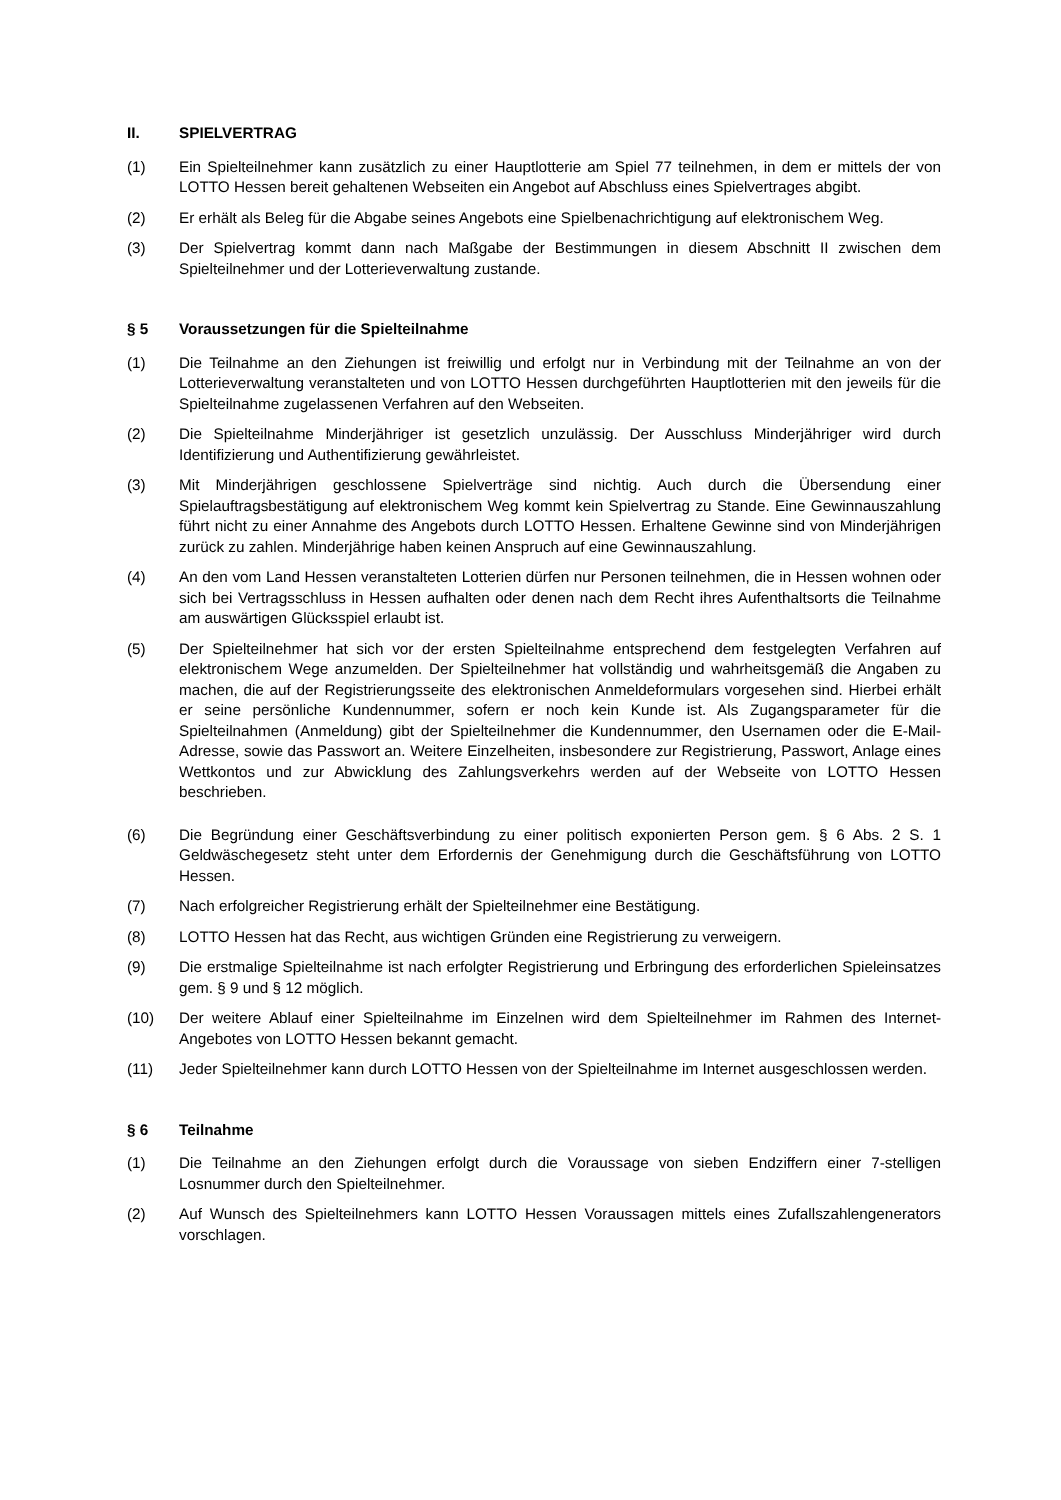II. SPIELVERTRAG
(1) Ein Spielteilnehmer kann zusätzlich zu einer Hauptlotterie am Spiel 77 teilnehmen, in dem er mittels der von LOTTO Hessen bereit gehaltenen Webseiten ein Angebot auf Abschluss eines Spielvertrages abgibt.
(2) Er erhält als Beleg für die Abgabe seines Angebots eine Spielbenachrichtigung auf elektronischem Weg.
(3) Der Spielvertrag kommt dann nach Maßgabe der Bestimmungen in diesem Abschnitt II zwischen dem Spielteilnehmer und der Lotterieverwaltung zustande.
§ 5 Voraussetzungen für die Spielteilnahme
(1) Die Teilnahme an den Ziehungen ist freiwillig und erfolgt nur in Verbindung mit der Teilnahme an von der Lotterieverwaltung veranstalteten und von LOTTO Hessen durchgeführten Hauptlotterien mit den jeweils für die Spielteilnahme zugelassenen Verfahren auf den Webseiten.
(2) Die Spielteilnahme Minderjähriger ist gesetzlich unzulässig. Der Ausschluss Minderjähriger wird durch Identifizierung und Authentifizierung gewährleistet.
(3) Mit Minderjährigen geschlossene Spielverträge sind nichtig. Auch durch die Übersendung einer Spielauftragsbestätigung auf elektronischem Weg kommt kein Spielvertrag zu Stande. Eine Gewinnauszahlung führt nicht zu einer Annahme des Angebots durch LOTTO Hessen. Erhaltene Gewinne sind von Minderjährigen zurück zu zahlen. Minderjährige haben keinen Anspruch auf eine Gewinnauszahlung.
(4) An den vom Land Hessen veranstalteten Lotterien dürfen nur Personen teilnehmen, die in Hessen wohnen oder sich bei Vertragsschluss in Hessen aufhalten oder denen nach dem Recht ihres Aufenthaltsorts die Teilnahme am auswärtigen Glücksspiel erlaubt ist.
(5) Der Spielteilnehmer hat sich vor der ersten Spielteilnahme entsprechend dem festgelegten Verfahren auf elektronischem Wege anzumelden. Der Spielteilnehmer hat vollständig und wahrheitsgemäß die Angaben zu machen, die auf der Registrierungsseite des elektronischen Anmeldeformulars vorgesehen sind. Hierbei erhält er seine persönliche Kundennummer, sofern er noch kein Kunde ist. Als Zugangsparameter für die Spielteilnahmen (Anmeldung) gibt der Spielteilnehmer die Kundennummer, den Usernamen oder die E-Mail-Adresse, sowie das Passwort an. Weitere Einzelheiten, insbesondere zur Registrierung, Passwort, Anlage eines Wettkontos und zur Abwicklung des Zahlungsverkehrs werden auf der Webseite von LOTTO Hessen beschrieben.
(6) Die Begründung einer Geschäftsverbindung zu einer politisch exponierten Person gem. § 6 Abs. 2 S. 1 Geldwäschegesetz steht unter dem Erfordernis der Genehmigung durch die Geschäftsführung von LOTTO Hessen.
(7) Nach erfolgreicher Registrierung erhält der Spielteilnehmer eine Bestätigung.
(8) LOTTO Hessen hat das Recht, aus wichtigen Gründen eine Registrierung zu verweigern.
(9) Die erstmalige Spielteilnahme ist nach erfolgter Registrierung und Erbringung des erforderlichen Spieleinsatzes gem. § 9 und § 12 möglich.
(10) Der weitere Ablauf einer Spielteilnahme im Einzelnen wird dem Spielteilnehmer im Rahmen des Internet-Angebotes von LOTTO Hessen bekannt gemacht.
(11) Jeder Spielteilnehmer kann durch LOTTO Hessen von der Spielteilnahme im Internet ausgeschlossen werden.
§ 6 Teilnahme
(1) Die Teilnahme an den Ziehungen erfolgt durch die Voraussage von sieben Endziffern einer 7-stelligen Losnummer durch den Spielteilnehmer.
(2) Auf Wunsch des Spielteilnehmers kann LOTTO Hessen Voraussagen mittels eines Zufallszahlengenerators vorschlagen.